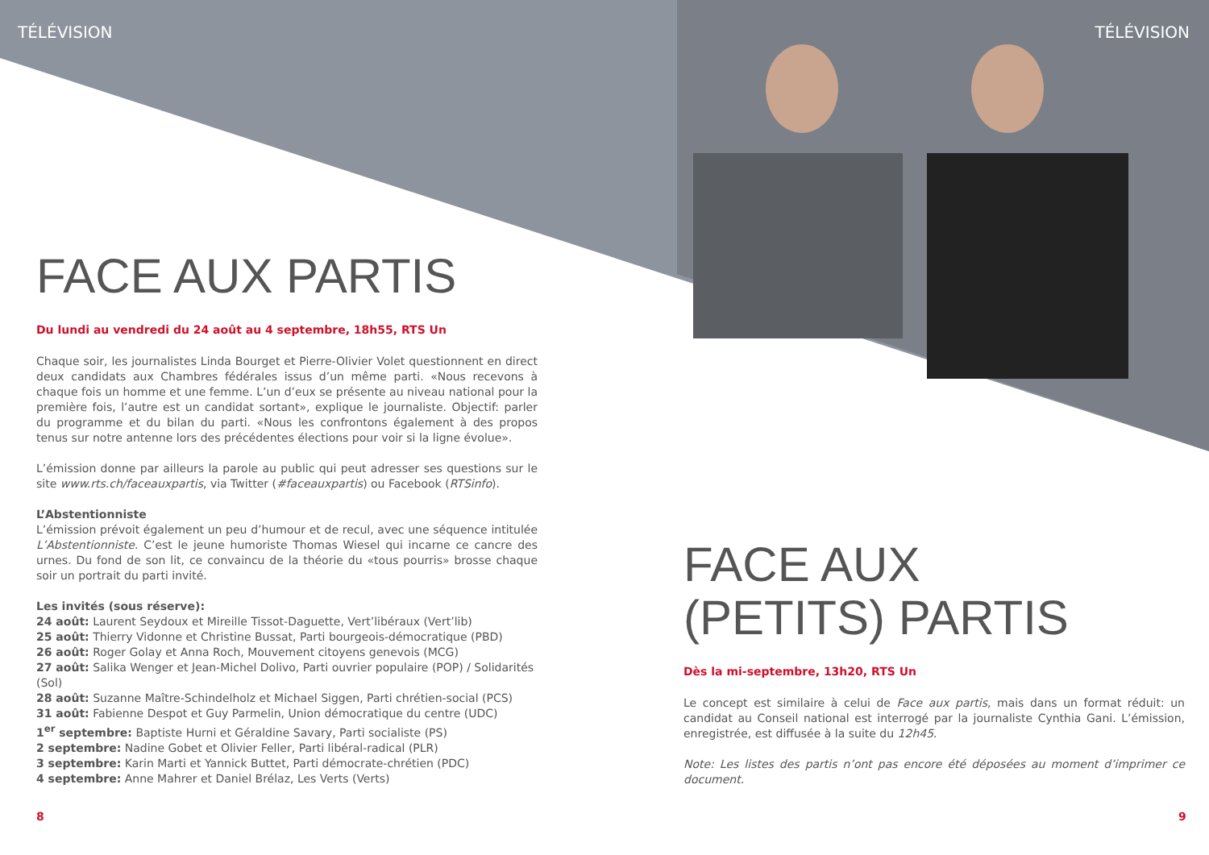TÉLÉVISION TÉLÉVISION
FACE AUX PARTIS
Du lundi au vendredi du 24 août au 4 septembre, 18h55, RTS Un
Chaque soir, les journalistes Linda Bourget et Pierre-Olivier Volet questionnent en direct deux candidats aux Chambres fédérales issus d’un même parti. «Nous recevons à chaque fois un homme et une femme. L’un d’eux se présente au niveau national pour la première fois, l’autre est un candidat sortant», explique le journaliste. Objectif: parler du programme et du bilan du parti. «Nous les confrontons également à des propos tenus sur notre antenne lors des précédentes élections pour voir si la ligne évolue».
L’émission donne par ailleurs la parole au public qui peut adresser ses questions sur le site www.rts.ch/faceauxpartis, via Twitter (#faceauxpartis) ou Facebook (RTSinfo).
L’Abstentionniste
L’émission prévoit également un peu d’humour et de recul, avec une séquence intitulée L’Abstentionniste. C’est le jeune humoriste Thomas Wiesel qui incarne ce cancre des urnes. Du fond de son lit, ce convaincu de la théorie du «tous pourris» brosse chaque soir un portrait du parti invité.
Les invités (sous réserve):
24 août: Laurent Seydoux et Mireille Tissot-Daguette, Vert’libéraux (Vert’lib)
25 août: Thierry Vidonne et Christine Bussat, Parti bourgeois-démocratique (PBD)
26 août: Roger Golay et Anna Roch, Mouvement citoyens genevois (MCG)
27 août: Salika Wenger et Jean-Michel Dolivo, Parti ouvrier populaire (POP) / Solidarités (Sol)
28 août: Suzanne Maître-Schindelholz et Michael Siggen, Parti chrétien-social (PCS)
31 août: Fabienne Despot et Guy Parmelin, Union démocratique du centre (UDC)
1<sup>er</sup> septembre: Baptiste Hurni et Géraldine Savary, Parti socialiste (PS)
2 septembre: Nadine Gobet et Olivier Feller, Parti libéral-radical (PLR)
3 septembre: Karin Marti et Yannick Buttet, Parti démocrate-chrétien (PDC)
4 septembre: Anne Mahrer et Daniel Brélaz, Les Verts (Verts)
FACE AUX
(PETITS) PARTIS
Dès la mi-septembre, 13h20, RTS Un
Le concept est similaire à celui de Face aux partis, mais dans un format réduit: un candidat au Conseil national est interrogé par la journaliste Cynthia Gani. L’émission, enregistrée, est diffusée à la suite du 12h45.
Note: Les listes des partis n’ont pas encore été déposées au moment d’imprimer ce document.
8 9